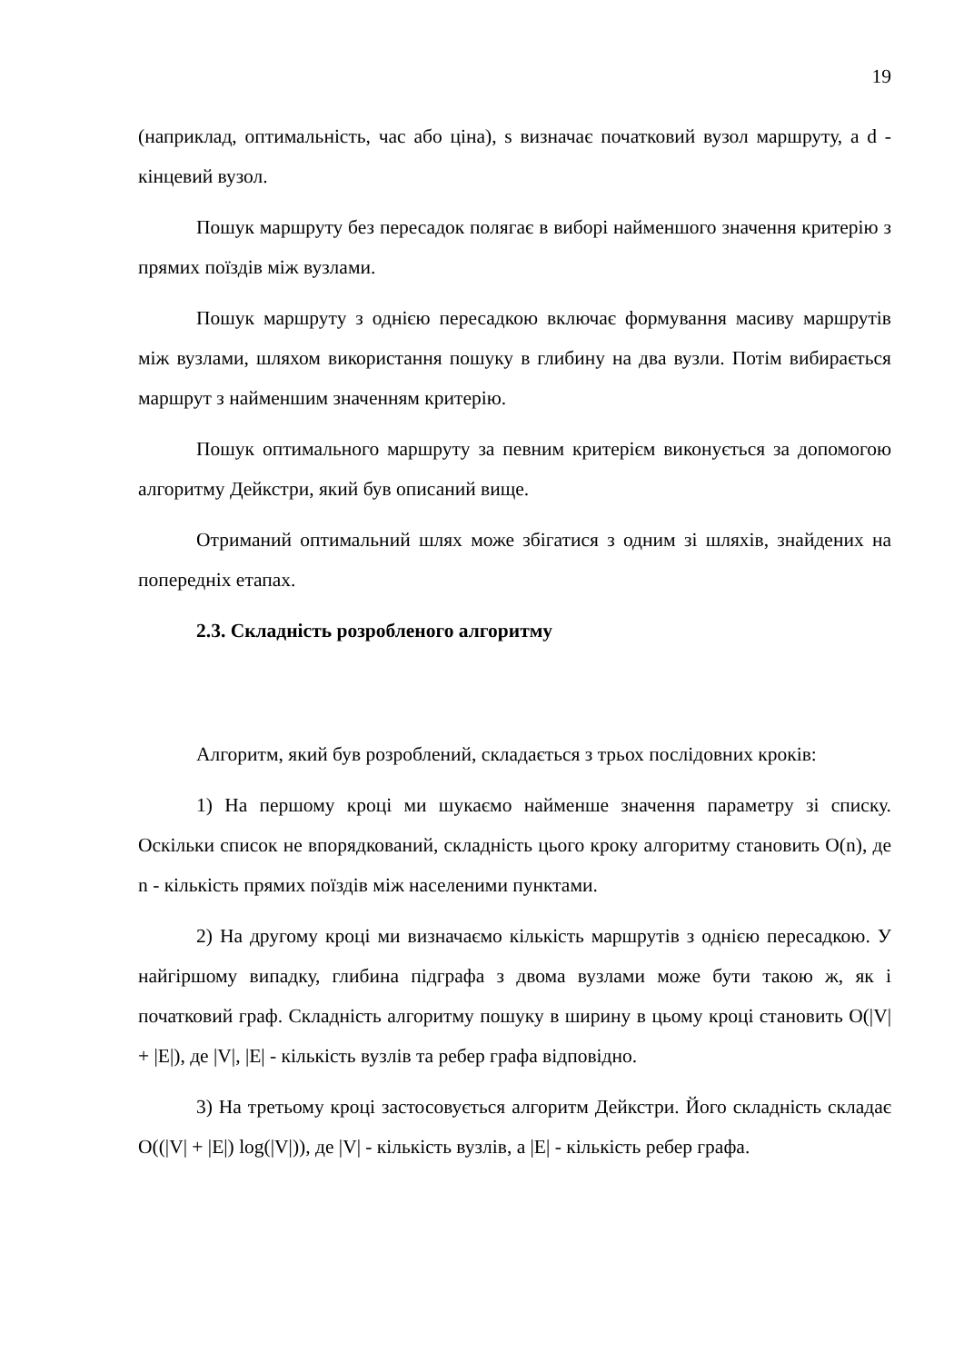19
(наприклад, оптимальність, час або ціна), s визначає початковий вузол маршруту, а d - кінцевий вузол.
Пошук маршруту без пересадок полягає в виборі найменшого значення критерію з прямих поїздів між вузлами.
Пошук маршруту з однією пересадкою включає формування масиву маршрутів між вузлами, шляхом використання пошуку в глибину на два вузли. Потім вибирається маршрут з найменшим значенням критерію.
Пошук оптимального маршруту за певним критерієм виконується за допомогою алгоритму Дейкстри, який був описаний вище.
Отриманий оптимальний шлях може збігатися з одним зі шляхів, знайдених на попередніх етапах.
2.3. Складність розробленого алгоритму
Алгоритм, який був розроблений, складається з трьох послідовних кроків:
1) На першому кроці ми шукаємо найменше значення параметру зі списку. Оскільки список не впорядкований, складність цього кроку алгоритму становить O(n), де n - кількість прямих поїздів між населеними пунктами.
2) На другому кроці ми визначаємо кількість маршрутів з однією пересадкою. У найгіршому випадку, глибина підграфа з двома вузлами може бути такою ж, як і початковий граф. Складність алгоритму пошуку в ширину в цьому кроці становить O(|V| + |E|), де |V|, |E| - кількість вузлів та ребер графа відповідно.
3) На третьому кроці застосовується алгоритм Дейкстри. Його складність складає O((|V| + |E|) log(|V|)), де |V| - кількість вузлів, а |E| - кількість ребер графа.